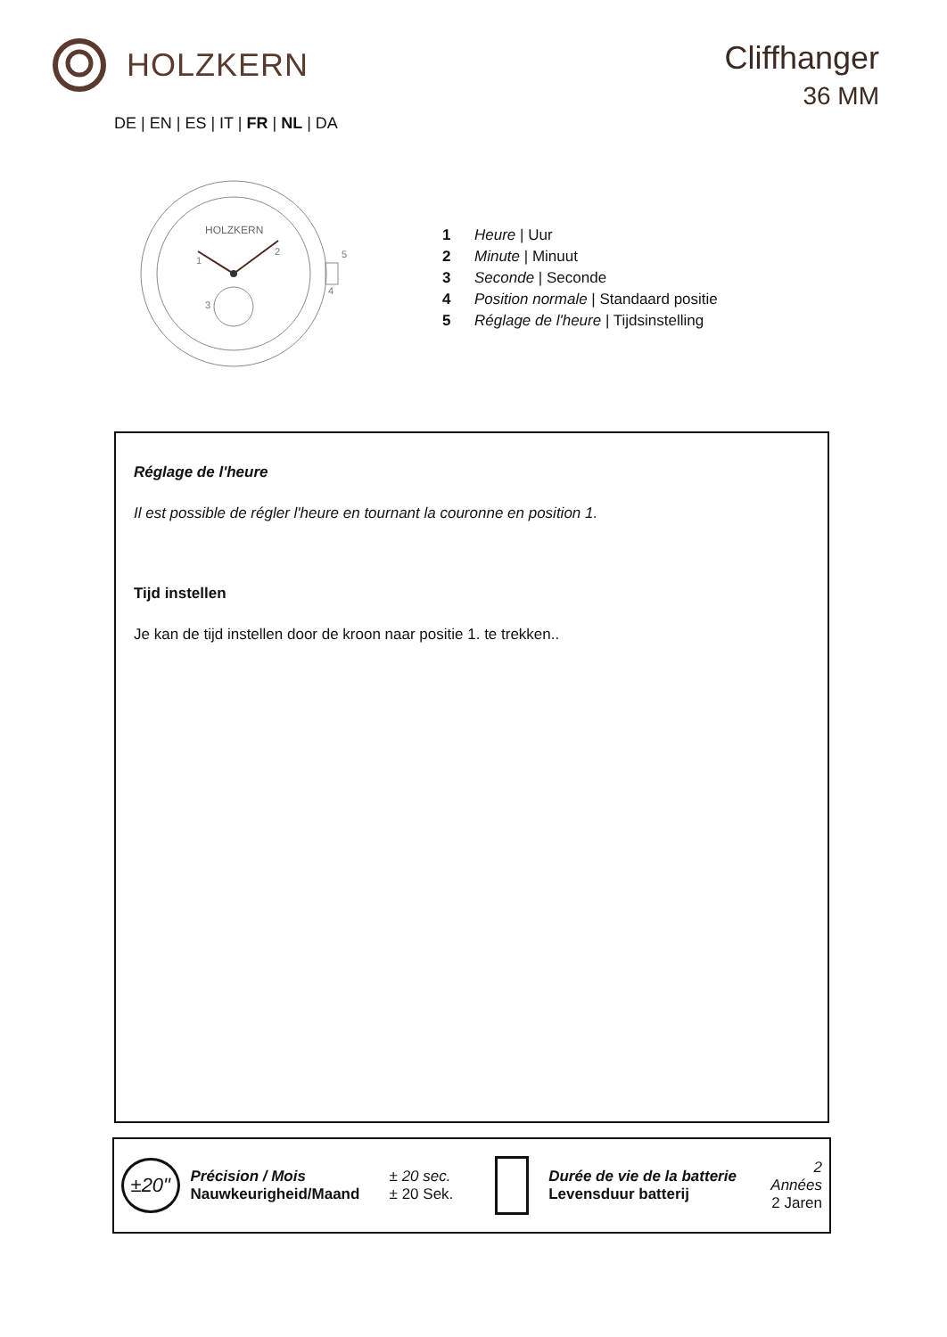HOLZKERN
Cliffhanger
36 MM
DE | EN | ES | IT | FR | NL | DA
HOLZKERN
1
2
3
4
5
1 Heure | Uur
2 Minute | Minuut
3 Seconde | Seconde
4 Position normale | Standaard positie
5 Réglage de l'heure | Tijdsinstelling
Réglage de l'heure
Il est possible de régler l'heure en tournant la couronne en position 1.
Tijd instellen
Je kan de tijd instellen door de kroon naar positie 1. te trekken..
±20"
Précision / Mois
Nauwkeurigheid/Maand
± 20 sec.
± 20 Sek.
Durée de vie de la batterie
Levensduur batterij
2 Années
2 Jaren